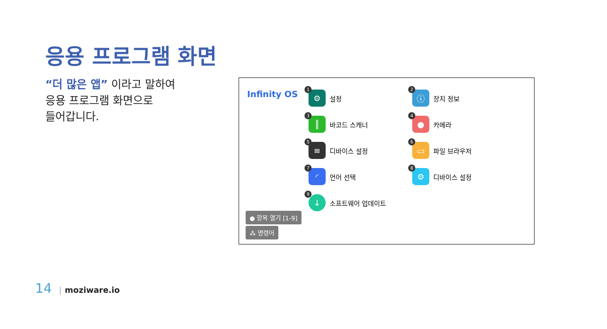응용 프로그램 화면
“더 많은 앱” 이라고 말하여
응용 프로그램 화면으로
들어갑니다.
Infinity OS
1
⚙
설정
2
ⓘ
장치 정보
3
║
바코드 스캐너
4
●
카메라
5
≡
디바이스 설정
6
▭
파일 브라우저
7
◜
언어 선택
8
⚙
디바이스 설정
9
↓
소프트웨어 업데이트
● 항목 열기 [1-9]
⁂ 명령어
14 | moziware.io